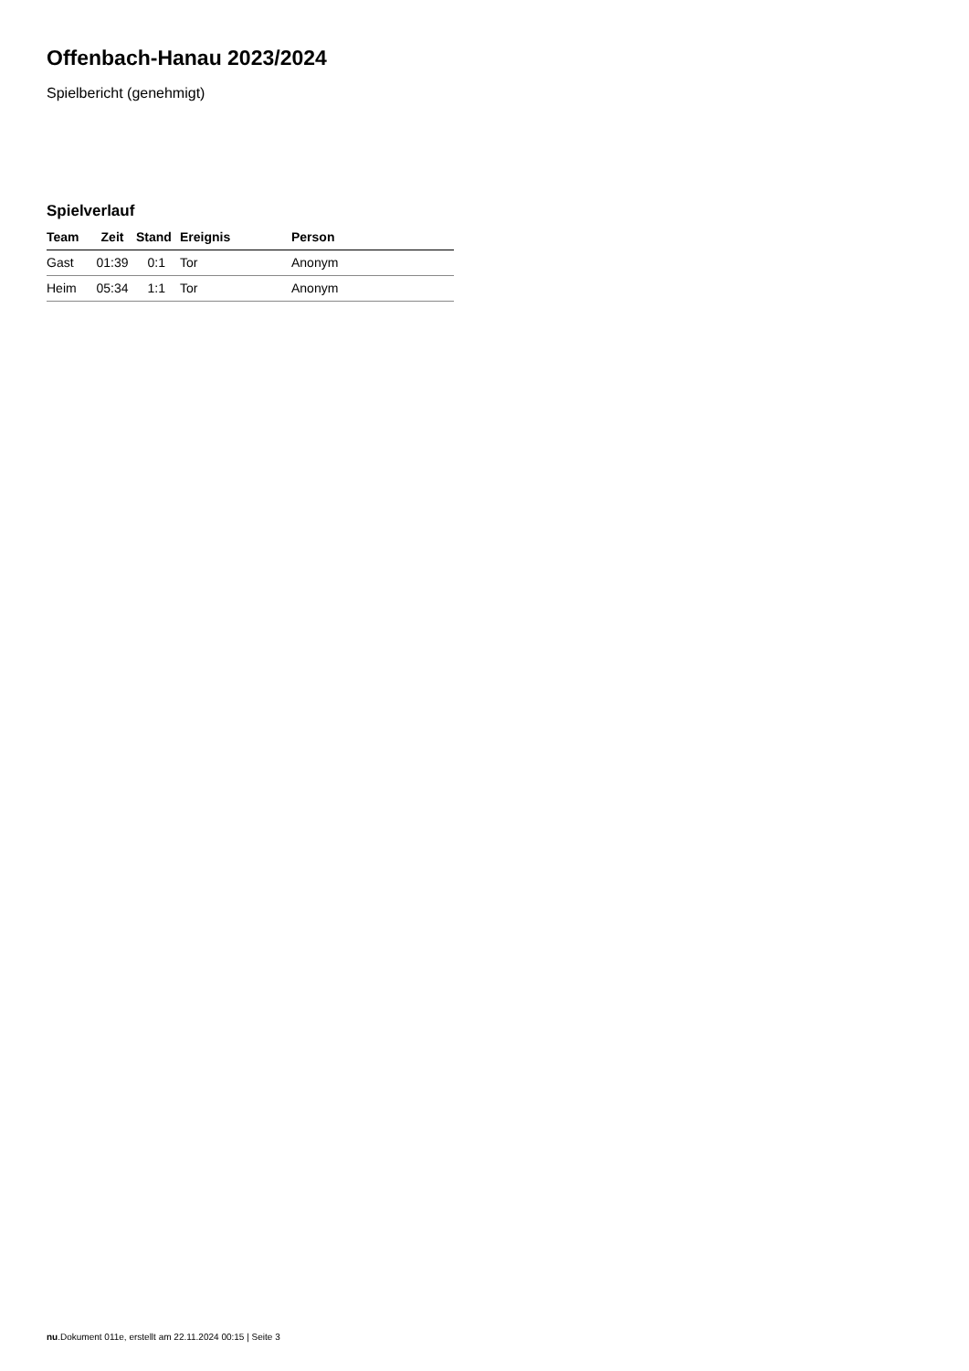Offenbach-Hanau 2023/2024
Spielbericht (genehmigt)
Spielverlauf
| Team | Zeit | Stand | Ereignis | Person |
| --- | --- | --- | --- | --- |
| Gast | 01:39 | 0:1 | Tor | Anonym |
| Heim | 05:34 | 1:1 | Tor | Anonym |
nu.Dokument 011e, erstellt am 22.11.2024 00:15 | Seite 3